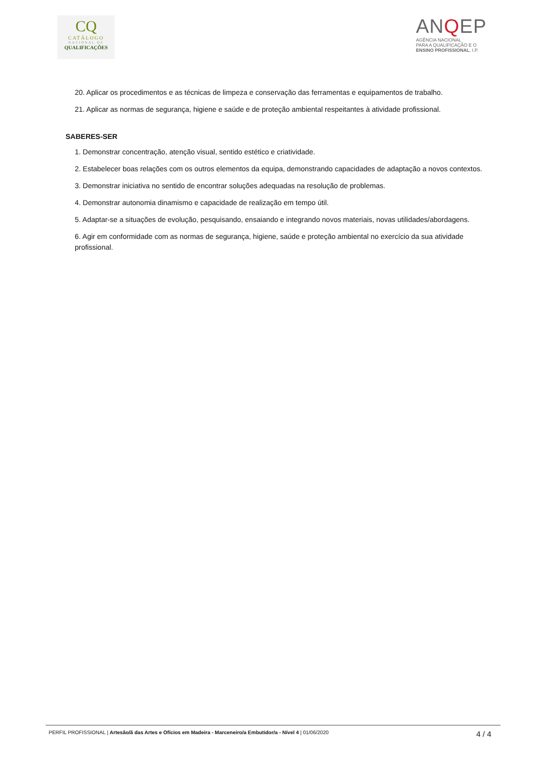CQ
CATÁLOGO
NACIONAL DE
QUALIFICAÇÕES
ANQEP
AGÊNCIA NACIONAL
PARA A QUALIFICAÇÃO E O
ENSINO PROFISSIONAL, I.P.
20. Aplicar os procedimentos e as técnicas de limpeza e conservação das ferramentas e equipamentos de trabalho.
21. Aplicar as normas de segurança, higiene e saúde e de proteção ambiental respeitantes à atividade profissional.
SABERES-SER
1. Demonstrar concentração, atenção visual, sentido estético e criatividade.
2. Estabelecer boas relações com os outros elementos da equipa, demonstrando capacidades de adaptação a novos contextos.
3. Demonstrar iniciativa no sentido de encontrar soluções adequadas na resolução de problemas.
4. Demonstrar autonomia dinamismo e capacidade de realização em tempo útil.
5. Adaptar-se a situações de evolução, pesquisando, ensaiando e integrando novos materiais, novas utilidades/abordagens.
6. Agir em conformidade com as normas de segurança, higiene, saúde e proteção ambiental no exercício da sua atividade profissional.
PERFIL PROFISSIONAL | Artesão/ã das Artes e Ofícios em Madeira - Marceneiro/a Embutidor/a - Nível 4 | 01/06/2020
4 / 4